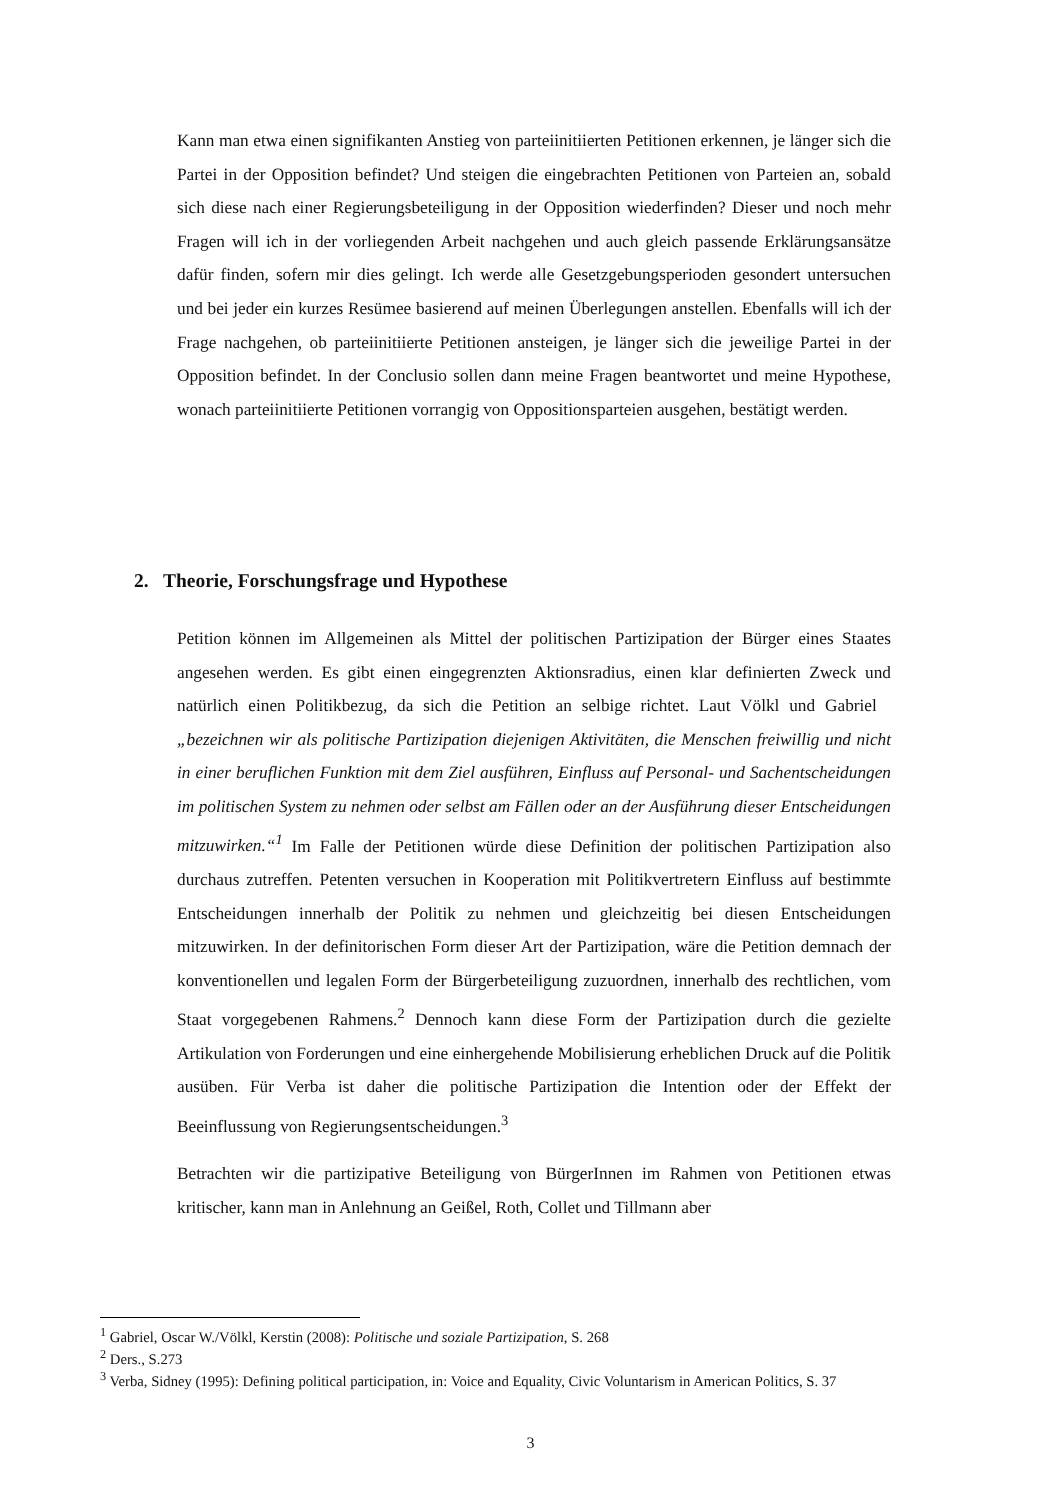Kann man etwa einen signifikanten Anstieg von parteiinitiierten Petitionen erkennen, je länger sich die Partei in der Opposition befindet? Und steigen die eingebrachten Petitionen von Parteien an, sobald sich diese nach einer Regierungsbeteiligung in der Opposition wiederfinden? Dieser und noch mehr Fragen will ich in der vorliegenden Arbeit nachgehen und auch gleich passende Erklärungsansätze dafür finden, sofern mir dies gelingt. Ich werde alle Gesetzgebungsperioden gesondert untersuchen und bei jeder ein kurzes Resümee basierend auf meinen Überlegungen anstellen. Ebenfalls will ich der Frage nachgehen, ob parteiinitiierte Petitionen ansteigen, je länger sich die jeweilige Partei in der Opposition befindet. In der Conclusio sollen dann meine Fragen beantwortet und meine Hypothese, wonach parteiinitiierte Petitionen vorrangig von Oppositionsparteien ausgehen, bestätigt werden.
2. Theorie, Forschungsfrage und Hypothese
Petition können im Allgemeinen als Mittel der politischen Partizipation der Bürger eines Staates angesehen werden. Es gibt einen eingegrenzten Aktionsradius, einen klar definierten Zweck und natürlich einen Politikbezug, da sich die Petition an selbige richtet. Laut Völkl und Gabriel „bezeichnen wir als politische Partizipation diejenigen Aktivitäten, die Menschen freiwillig und nicht in einer beruflichen Funktion mit dem Ziel ausführen, Einfluss auf Personal- und Sachentscheidungen im politischen System zu nehmen oder selbst am Fällen oder an der Ausführung dieser Entscheidungen mitzuwirken.“<sup>1</sup> Im Falle der Petitionen würde diese Definition der politischen Partizipation also durchaus zutreffen. Petenten versuchen in Kooperation mit Politikvertretern Einfluss auf bestimmte Entscheidungen innerhalb der Politik zu nehmen und gleichzeitig bei diesen Entscheidungen mitzuwirken. In der definitorischen Form dieser Art der Partizipation, wäre die Petition demnach der konventionellen und legalen Form der Bürgerbeteiligung zuzuordnen, innerhalb des rechtlichen, vom Staat vorgegebenen Rahmens.<sup>2</sup> Dennoch kann diese Form der Partizipation durch die gezielte Artikulation von Forderungen und eine einhergehende Mobilisierung erheblichen Druck auf die Politik ausüben. Für Verba ist daher die politische Partizipation die Intention oder der Effekt der Beeinflussung von Regierungsentscheidungen.<sup>3</sup>
Betrachten wir die partizipative Beteiligung von BürgerInnen im Rahmen von Petitionen etwas kritischer, kann man in Anlehnung an Geißel, Roth, Collet und Tillmann aber
<sup>1</sup> Gabriel, Oscar W./Völkl, Kerstin (2008): Politische und soziale Partizipation, S. 268
<sup>2</sup> Ders., S.273
<sup>3</sup> Verba, Sidney (1995): Defining political participation, in: Voice and Equality, Civic Voluntarism in American Politics, S. 37
3